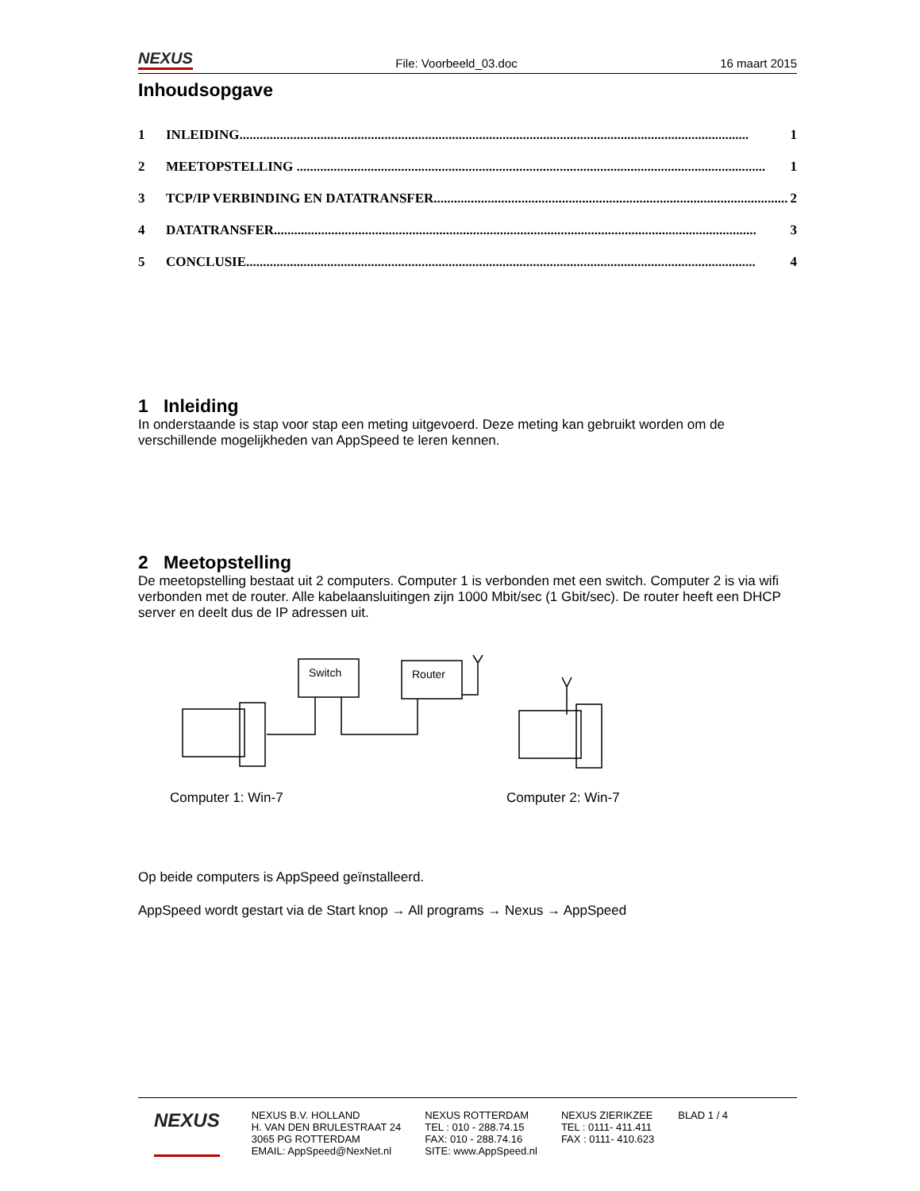NEXUS File: Voorbeeld_03.doc 16 maart 2015
Inhoudsopgave
1 INLEIDING....................................................................................................................................................... 1
2 MEETOPSTELLING ........................................................................................................................................... 1
3 TCP/IP VERBINDING EN DATATRANSFER......................................................................................................... 2
4 DATATRANSFER............................................................................................................................................... 3
5 CONCLUSIE....................................................................................................................................................... 4
1 Inleiding
In onderstaande is stap voor stap een meting uitgevoerd. Deze meting kan gebruikt worden om de verschillende mogelijkheden van AppSpeed te leren kennen.
2 Meetopstelling
De meetopstelling bestaat uit 2 computers. Computer 1 is verbonden met een switch. Computer 2 is via wifi verbonden met de router. Alle kabelaansluitingen zijn 1000 Mbit/sec (1 Gbit/sec). De router heeft een DHCP server en deelt dus de IP adressen uit.
Switch
Router
Computer 1: Win-7
Computer 2: Win-7
Op beide computers is AppSpeed geïnstalleerd.
AppSpeed wordt gestart via de Start knop → All programs → Nexus → AppSpeed
NEXUS
NEXUS B.V. HOLLAND
H. VAN DEN BRULESTRAAT 24
3065 PG ROTTERDAM
EMAIL: AppSpeed@NexNet.nl
NEXUS ROTTERDAM
TEL : 010 - 288.74.15
FAX: 010 - 288.74.16
SITE: www.AppSpeed.nl
NEXUS ZIERIKZEE
TEL : 0111- 411.411
FAX : 0111- 410.623
BLAD 1 / 4